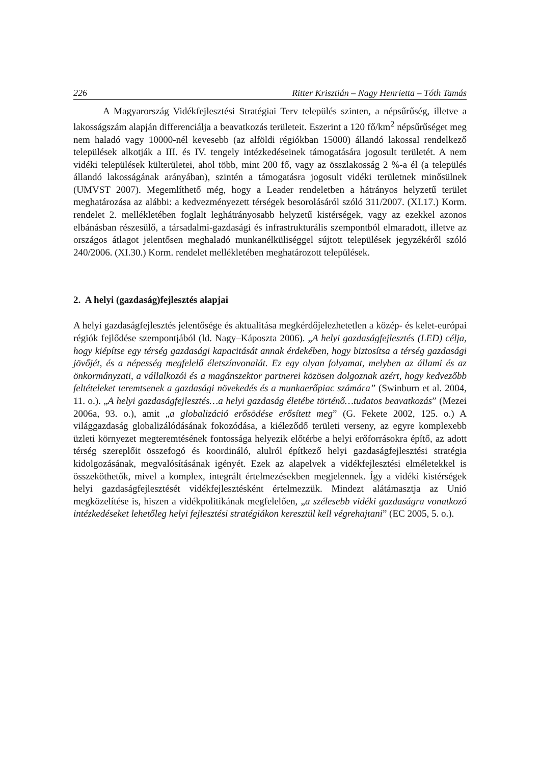226 Ritter Krisztián – Nagy Henrietta – Tóth Tamás
A Magyarország Vidékfejlesztési Stratégiai Terv település szinten, a népsűrűség, illetve a lakosságszám alapján differenciálja a beavatkozás területeit. Eszerint a 120 fő/km<sup>2</sup> népsűrűséget meg nem haladó vagy 10000-nél kevesebb (az alföldi régiókban 15000) állandó lakossal rendelkező települések alkotják a III. és IV. tengely intézkedéseinek támogatására jogosult területét. A nem vidéki települések külterületei, ahol több, mint 200 fő, vagy az összlakosság 2 %-a él (a település állandó lakosságának arányában), szintén a támogatásra jogosult vidéki területnek minősülnek (UMVST 2007). Megemlíthető még, hogy a Leader rendeletben a hátrányos helyzetű terület meghatározása az alábbi: a kedvezményezett térségek besorolásáról szóló 311/2007. (XI.17.) Korm. rendelet 2. mellékletében foglalt leghátrányosabb helyzetű kistérségek, vagy az ezekkel azonos elbánásban részesülő, a társadalmi-gazdasági és infrastrukturális szempontból elmaradott, illetve az országos átlagot jelentősen meghaladó munkanélküliséggel sújtott települések jegyzékéről szóló 240/2006. (XI.30.) Korm. rendelet mellékletében meghatározott települések.
2. A helyi (gazdaság)fejlesztés alapjai
A helyi gazdaságfejlesztés jelentősége és aktualitása megkérdőjelezhetetlen a közép- és kelet-európai régiók fejlődése szempontjából (ld. Nagy–Káposzta 2006). „A helyi gazdaságfejlesztés (LED) célja, hogy kiépítse egy térség gazdasági kapacitását annak érdekében, hogy biztosítsa a térség gazdasági jövőjét, és a népesség megfelelő életszínvonalát. Ez egy olyan folyamat, melyben az állami és az önkormányzati, a vállalkozói és a magánszektor partnerei közösen dolgoznak azért, hogy kedvezőbb feltételeket teremtsenek a gazdasági növekedés és a munkaerőpiac számára” (Swinburn et al. 2004, 11. o.). „A helyi gazdaságfejlesztés…a helyi gazdaság életébe történő…tudatos beavatkozás” (Mezei 2006a, 93. o.), amit „a globalizáció erősödése erősített meg” (G. Fekete 2002, 125. o.) A világgazdaság globalizálódásának fokozódása, a kiéleződő területi verseny, az egyre komplexebb üzleti környezet megteremtésének fontossága helyezik előtérbe a helyi erőforrásokra építő, az adott térség szereplőit összefogó és koordináló, alulról építkező helyi gazdaságfejlesztési stratégia kidolgozásának, megvalósításának igényét. Ezek az alapelvek a vidékfejlesztési elméletekkel is összeköthetők, mivel a komplex, integrált értelmezésekben megjelennek. Így a vidéki kistérségek helyi gazdaságfejlesztését vidékfejlesztésként értelmezzük. Mindezt alátámasztja az Unió megközelítése is, hiszen a vidékpolitikának megfelelően, „a szélesebb vidéki gazdaságra vonatkozó intézkedéseket lehetőleg helyi fejlesztési stratégiákon keresztül kell végrehajtani” (EC 2005, 5. o.).